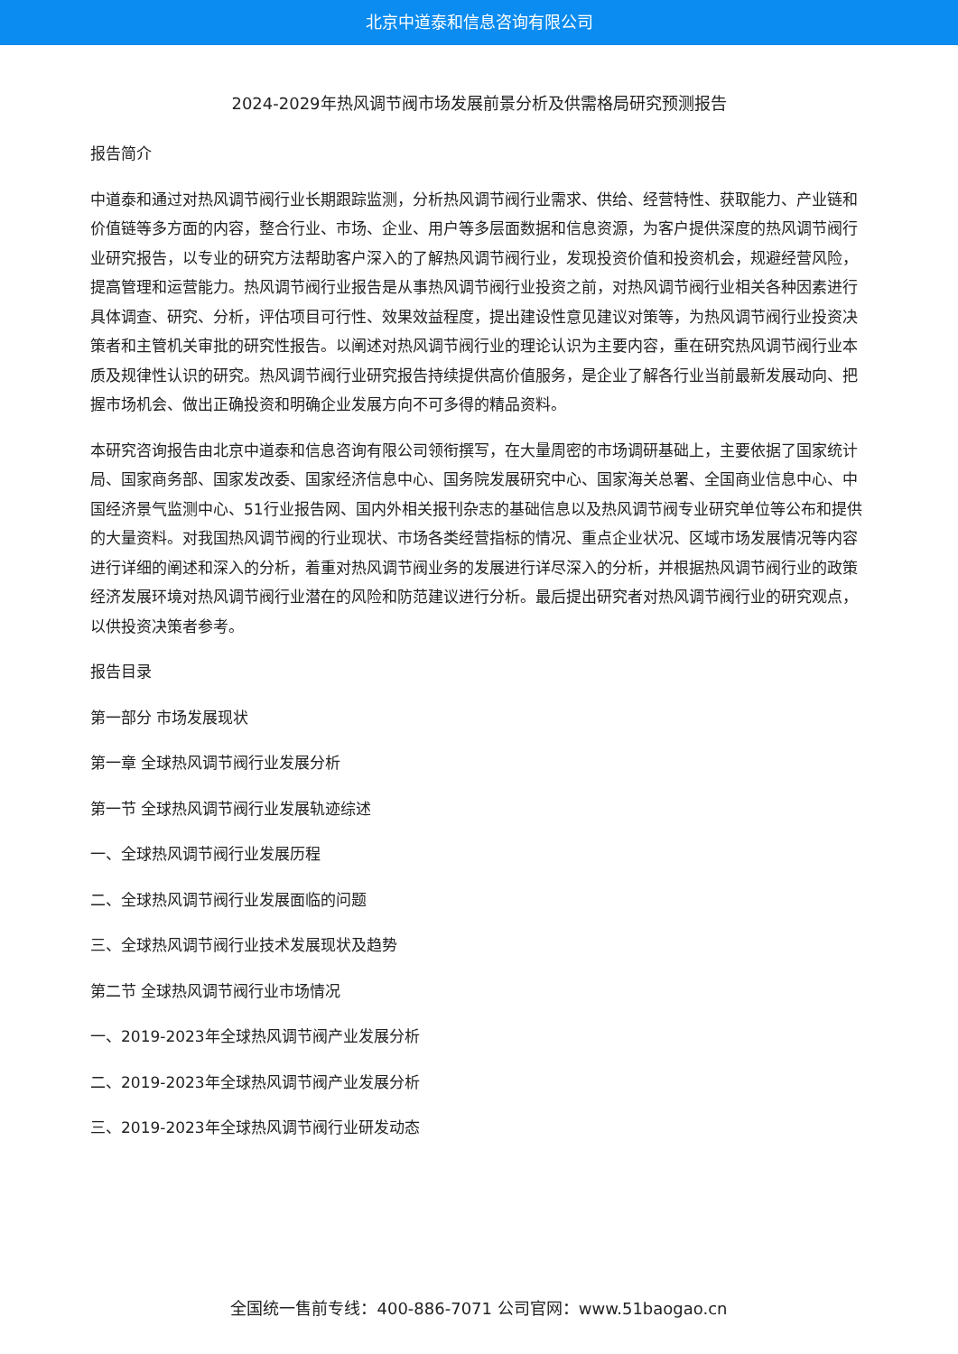北京中道泰和信息咨询有限公司
2024-2029年热风调节阀市场发展前景分析及供需格局研究预测报告
报告简介
中道泰和通过对热风调节阀行业长期跟踪监测，分析热风调节阀行业需求、供给、经营特性、获取能力、产业链和价值链等多方面的内容，整合行业、市场、企业、用户等多层面数据和信息资源，为客户提供深度的热风调节阀行业研究报告，以专业的研究方法帮助客户深入的了解热风调节阀行业，发现投资价值和投资机会，规避经营风险，提高管理和运营能力。热风调节阀行业报告是从事热风调节阀行业投资之前，对热风调节阀行业相关各种因素进行具体调查、研究、分析，评估项目可行性、效果效益程度，提出建设性意见建议对策等，为热风调节阀行业投资决策者和主管机关审批的研究性报告。以阐述对热风调节阀行业的理论认识为主要内容，重在研究热风调节阀行业本质及规律性认识的研究。热风调节阀行业研究报告持续提供高价值服务，是企业了解各行业当前最新发展动向、把握市场机会、做出正确投资和明确企业发展方向不可多得的精品资料。
本研究咨询报告由北京中道泰和信息咨询有限公司领衔撰写，在大量周密的市场调研基础上，主要依据了国家统计局、国家商务部、国家发改委、国家经济信息中心、国务院发展研究中心、国家海关总署、全国商业信息中心、中国经济景气监测中心、51行业报告网、国内外相关报刊杂志的基础信息以及热风调节阀专业研究单位等公布和提供的大量资料。对我国热风调节阀的行业现状、市场各类经营指标的情况、重点企业状况、区域市场发展情况等内容进行详细的阐述和深入的分析，着重对热风调节阀业务的发展进行详尽深入的分析，并根据热风调节阀行业的政策经济发展环境对热风调节阀行业潜在的风险和防范建议进行分析。最后提出研究者对热风调节阀行业的研究观点，以供投资决策者参考。
报告目录
第一部分 市场发展现状
第一章 全球热风调节阀行业发展分析
第一节 全球热风调节阀行业发展轨迹综述
一、全球热风调节阀行业发展历程
二、全球热风调节阀行业发展面临的问题
三、全球热风调节阀行业技术发展现状及趋势
第二节 全球热风调节阀行业市场情况
一、2019-2023年全球热风调节阀产业发展分析
二、2019-2023年全球热风调节阀产业发展分析
三、2019-2023年全球热风调节阀行业研发动态
全国统一售前专线：400-886-7071 公司官网：www.51baogao.cn